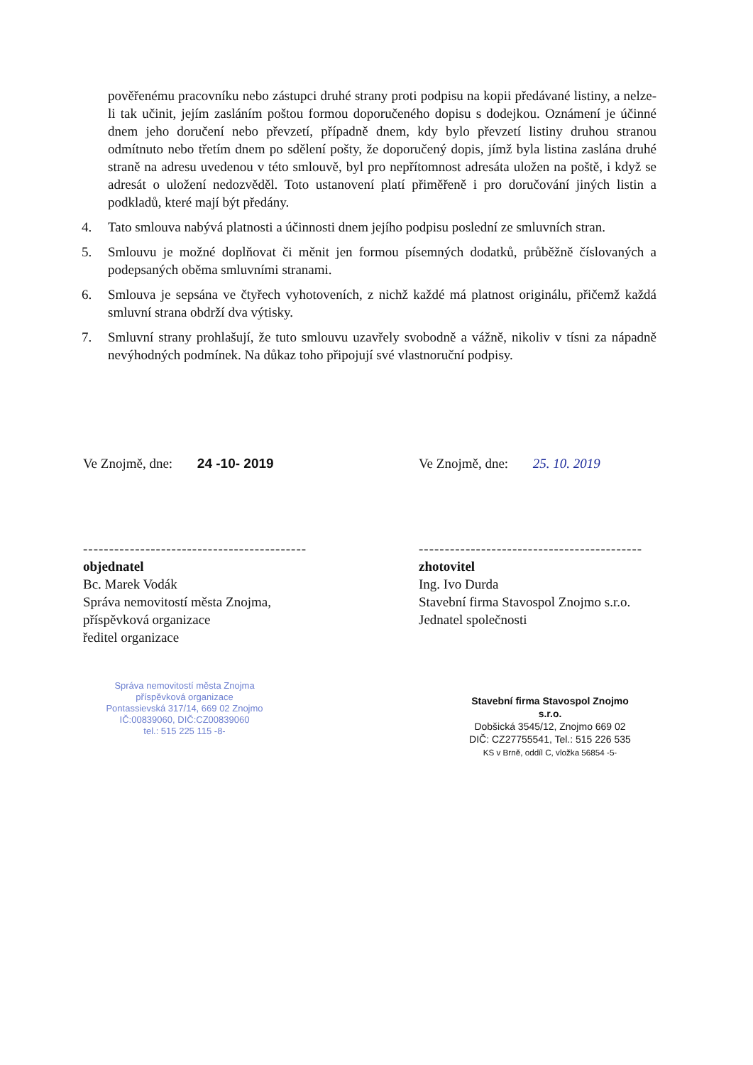pověřenému pracovníku nebo zástupci druhé strany proti podpisu na kopii předávané listiny, a nelze-li tak učinit, jejím zasláním poštou formou doporučeného dopisu s dodejkou. Oznámení je účinné dnem jeho doručení nebo převzetí, případně dnem, kdy bylo převzetí listiny druhou stranou odmítnuto nebo třetím dnem po sdělení pošty, že doporučený dopis, jímž byla listina zaslána druhé straně na adresu uvedenou v této smlouvě, byl pro nepřítomnost adresáta uložen na poště, i když se adresát o uložení nedozvěděl. Toto ustanovení platí přiměřeně i pro doručování jiných listin a podkladů, které mají být předány.
4. Tato smlouva nabývá platnosti a účinnosti dnem jejího podpisu poslední ze smluvních stran.
5. Smlouvu je možné doplňovat či měnit jen formou písemných dodatků, průběžně číslovaných a podepsaných oběma smluvními stranami.
6. Smlouva je sepsána ve čtyřech vyhotoveních, z nichž každé má platnost originálu, přičemž každá smluvní strana obdrží dva výtisky.
7. Smluvní strany prohlašují, že tuto smlouvu uzavřely svobodně a vážně, nikoliv v tísni za nápadně nevýhodných podmínek. Na důkaz toho připojují své vlastnoruční podpisy.
Ve Znojmě, dne: 24 -10- 2019
-------------------------------------------
objednatel
Bc. Marek Vodák
Správa nemovitostí města Znojma,
příspěvková organizace
ředitel organizace
Ve Znojmě, dne: 25. 10. 2019
-------------------------------------------
zhotovitel
Ing. Ivo Durda
Stavební firma Stavospol Znojmo s.r.o.
Jednatel společnosti
Správa nemovitostí města Znojma
příspěvková organizace
Pontassievská 317/14, 669 02 Znojmo
IČ:00839060, DIČ:CZ00839060
tel.: 515 225 115 -8-
Stavební firma Stavospol Znojmo
s.r.o.
Dobšická 3545/12, Znojmo 669 02
DIČ: CZ27755541, Tel.: 515 226 535
KS v Brně, oddíl C, vložka 56854 -5-